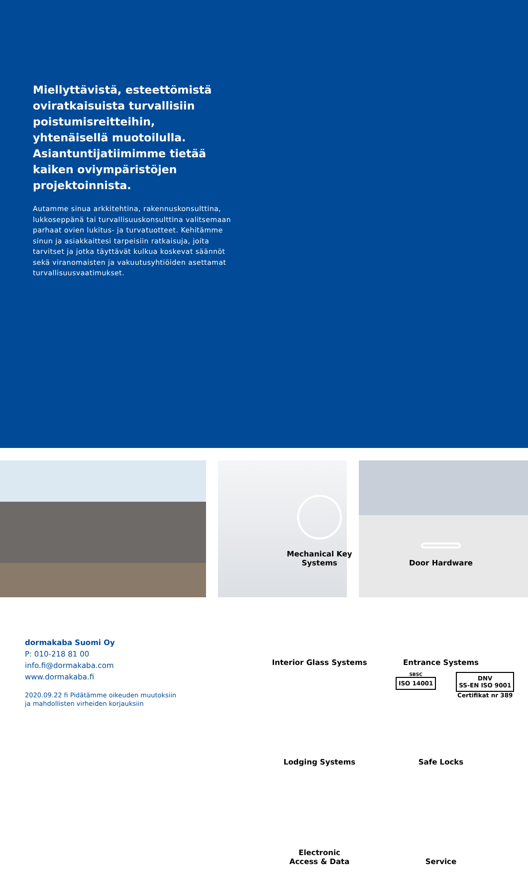Miellyttävistä, esteettömistä oviratkaisuista turvallisiin poistumisreitteihin, yhtenäisellä muotoilulla. Asiantuntijatiimimme tietää kaiken oviympäristöjen projektoinnista.
Autamme sinua arkkitehtina, rakennuskonsulttina, lukkoseppänä tai turvallisuuskonsulttina valitsemaan parhaat ovien lukitus- ja turvatuotteet. Kehitämme sinun ja asiakkaittesi tarpeisiin ratkaisuja, joita tarvitset ja jotka täyttävät kulkua koskevat säännöt sekä viranomaisten ja vakuutusyhtiöiden asettamat turvallisuusvaatimukset.
Mechanical Key
Systems
Door Hardware
Interior Glass Systems
Entrance Systems
Lodging Systems
Safe Locks
Electronic
Access & Data
Service
dormakaba Suomi Oy
P: 010-218 81 00
info.fi@dormakaba.com
www.dormakaba.fi
2020.09.22 fi Pidätämme oikeuden muutoksiin
ja mahdollisten virheiden korjauksiin
SBSC
ISO 14001
DNV
SS-EN ISO 9001
Certifikat nr 389